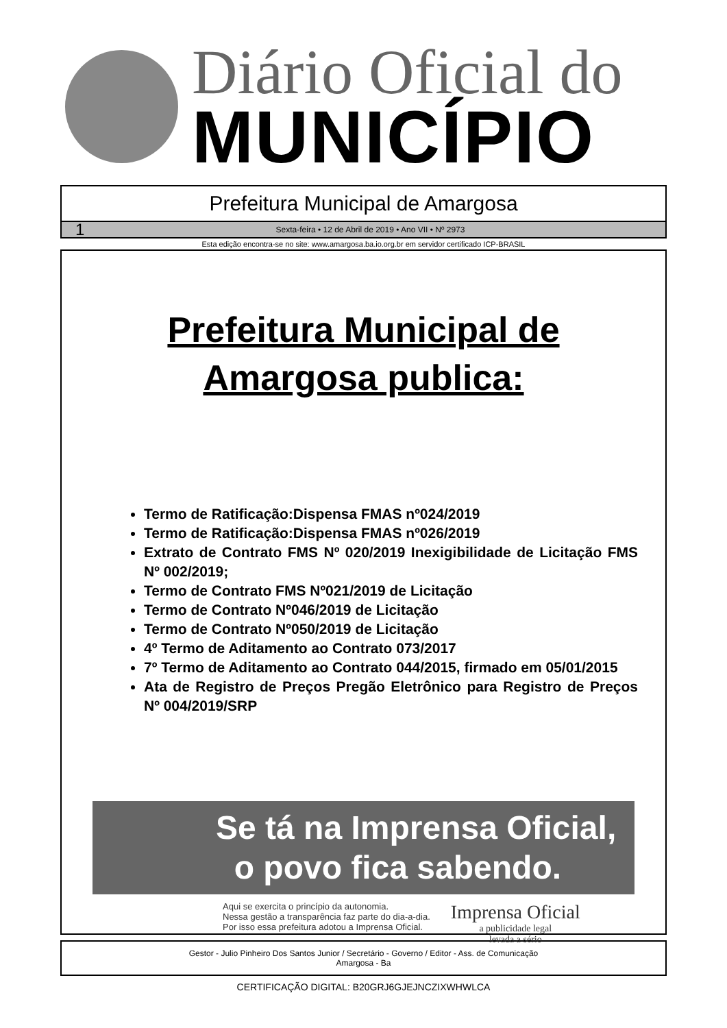Diário Oficial do
MUNICÍPIO
Prefeitura Municipal de Amargosa
1 Sexta-feira • 12 de Abril de 2019 • Ano VII • Nº 2973
Esta edição encontra-se no site: www.amargosa.ba.io.org.br em servidor certificado ICP-BRASIL
Prefeitura Municipal de
Amargosa publica:
Termo de Ratificação:Dispensa FMAS nº024/2019
Termo de Ratificação:Dispensa FMAS nº026/2019
Extrato de Contrato FMS Nº 020/2019 Inexigibilidade de Licitação FMS Nº 002/2019;
Termo de Contrato FMS Nº021/2019 de Licitação
Termo de Contrato Nº046/2019 de Licitação
Termo de Contrato Nº050/2019 de Licitação
4º Termo de Aditamento ao Contrato 073/2017
7º Termo de Aditamento ao Contrato 044/2015, firmado em 05/01/2015
Ata de Registro de Preços Pregão Eletrônico para Registro de Preços Nº 004/2019/SRP
Se tá na Imprensa Oficial,
o povo fica sabendo.
Aqui se exercita o princípio da autonomia.
Nessa gestão a transparência faz parte do dia-a-dia.
Por isso essa prefeitura adotou a Imprensa Oficial.
Imprensa Oficial
a publicidade legal
levada a sério
Gestor - Julio Pinheiro Dos Santos Junior / Secretário - Governo / Editor - Ass. de Comunicação
Amargosa - Ba
CERTIFICAÇÃO DIGITAL: B20GRJ6GJEJNCZIXWHWLCA